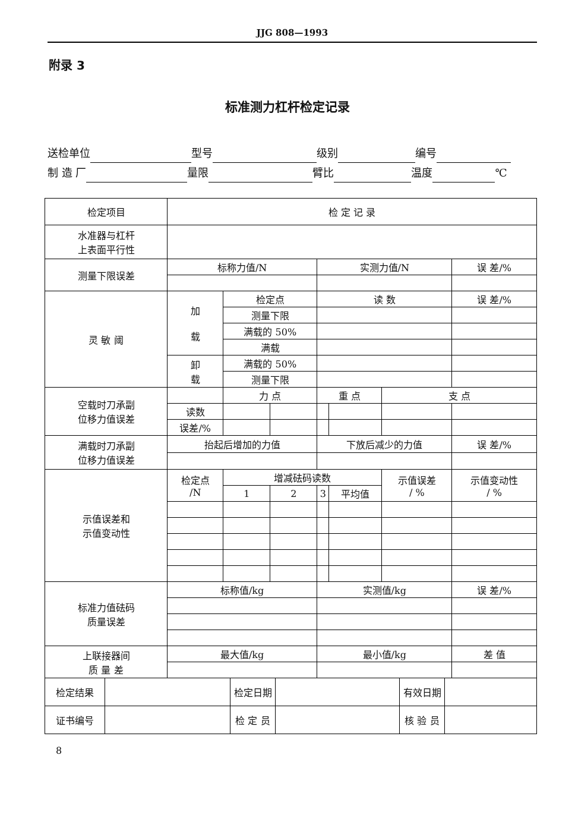JJG 808—1993
附录 3
标准测力杠杆检定记录
送检单位 型号 级别 编号
制 造 厂 量限 臂比 温度 ℃
| 检定项目 | 检 定 记 录 | | | | | | |
| 水准器与杠杆 上表面平行性 | | | | | | | |
| 测量下限误差 | 标称力值/N | | | 实测力值/N | | | 误 差/% |
| 灵 敏 阈 | 加 载 | 检定点 | | 读 数 | | | 误 差/% |
| | | 测量下限 | | | | | |
| | | 满载的 50% | | | | | |
| | | 满载 | | | | | |
| | 卸 载 | 满载的 50% | | | | | |
| | | 测量下限 | | | | | |
| 空载时刀承副 位移力值误差 | | 力 点 | | 重 点 | | 支 点 | |
| | 读数 | | | | | | |
| | 误差/% | | | | | | |
| 满载时刀承副 位移力值误差 | 抬起后增加的力值 | | | 下放后减少的力值 | | | 误 差/% |
| 示值误差和 示值变动性 | 检定点 /N | 增减砝码读数 | | | | 示值误差 / % | 示值变动性 / % |
| | | 1 | 2 | 3 | 平均值 | | |
| 标准力值砝码 质量误差 | 标称值/kg | | | 实测值/kg | | | 误 差/% |
| 上联接器间 质 量 差 | 最大值/kg | | | 最小值/kg | | | 差 值 |
| 检定结果 | | 检定日期 | | 有效日期 | |
| 证书编号 | | 检 定 员 | | 核 验 员 | |
8